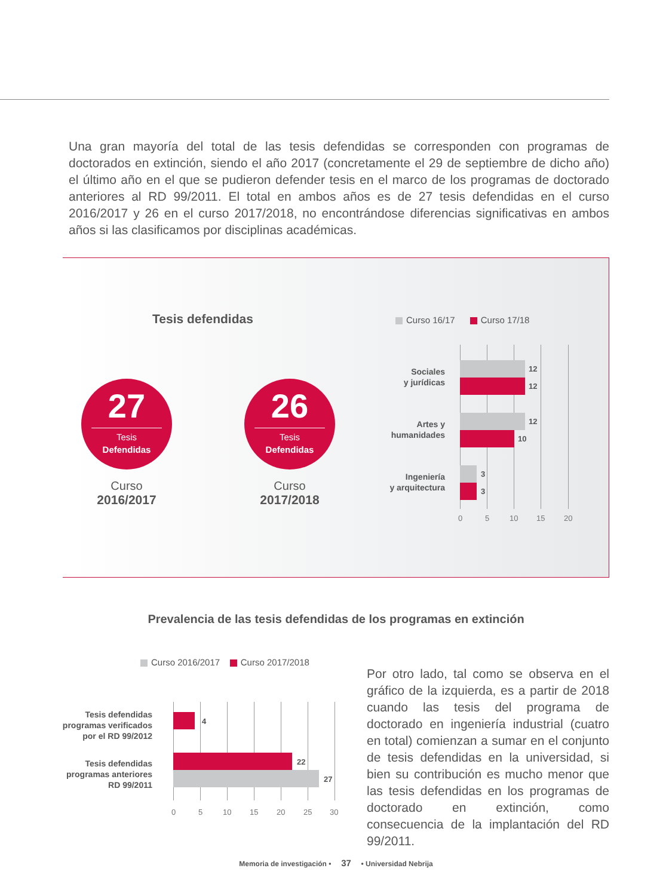Una gran mayoría del total de las tesis defendidas se corresponden con programas de doctorados en extinción, siendo el año 2017 (concretamente el 29 de septiembre de dicho año) el último año en el que se pudieron defender tesis en el marco de los programas de doctorado anteriores al RD 99/2011. El total en ambos años es de 27 tesis defendidas en el curso 2016/2017 y 26 en el curso 2017/2018, no encontrándose diferencias significativas en ambos años si las clasificamos por disciplinas académicas.
Tesis defendidas
27
Tesis
Defendidas
Curso
2016/2017
26
Tesis
Defendidas
Curso
2017/2018
Curso 16/17 Curso 17/18
Sociales
y jurídicas
12
12
Artes y
humanidades
12
10
Ingeniería
y arquitectura
3
3
0 5 10 15 20
Prevalencia de las tesis defendidas de los programas en extinción
Curso 2016/2017 Curso 2017/2018
Tesis defendidas
programas verificados
por el RD 99/2012
4
Tesis defendidas
programas anteriores
RD 99/2011
22
27
0 5 10 15 20 25 30
Por otro lado, tal como se observa en el gráfico de la izquierda, es a partir de 2018 cuando las tesis del programa de doctorado en ingeniería industrial (cuatro en total) comienzan a sumar en el conjunto de tesis defendidas en la universidad, si bien su contribución es mucho menor que las tesis defendidas en los programas de doctorado en extinción, como consecuencia de la implantación del RD 99/2011.
Memoria de investigación • 37 • Universidad Nebrija